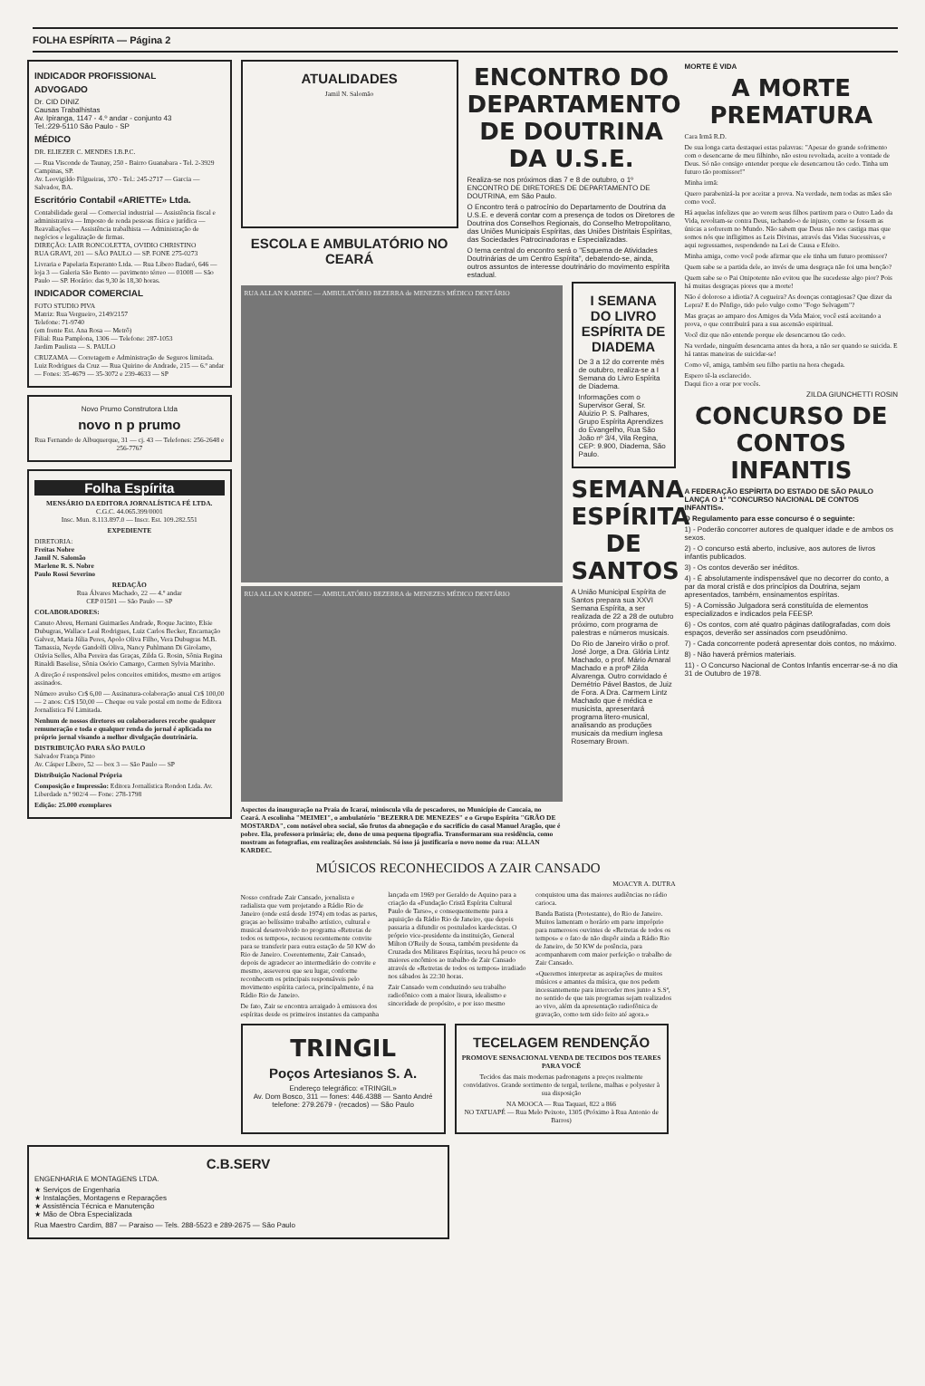FOLHA ESPÍRITA — Página 2
INDICADOR PROFISSIONAL
ADVOGADO
Dr. CID DINIZ
Causas Trabalhistas
Av. Ipiranga, 1147 - 4.º andar - conjunto 43
Tel.:229-5110 São Paulo - SP
MÉDICO
DR. ELIEZER C. MENDES I.B.P.C.
— Rua Visconde de Taunay, 250 - Bairro Guanabara - Tel. 2-3929 Campinas, SP.
Av. Leovigildo Filgueiras, 370 - Tel.: 245-2717 — Garcia — Salvador, BA.
Escritório Contabil «ARIETTE» Ltda.
Contabilidade geral — Comercial industrial — Assistência fiscal e administrativa — Imposto de renda pessoas física e jurídica — Reavaliações — Assistência trabalhista — Administração de negócios e legalização de firmas.
DIREÇÃO: LAIR RONCOLETTA, OVIDIO CHRISTINO
RUA GRAVI, 201 — SÃO PAULO — SP. FONE 275-0273
Livraria e Papelaria Esperanto Ltda. — Rua Libero Badaró, 646 — loja 3 — Galeria São Bento — pavimento térreo — 01008 — São Paulo — SP. Horário: das 9,30 às 18,30 horas.
INDICADOR COMERCIAL
FOTO STUDIO PIVA
Matriz: Rua Vergueiro, 2149/2157
Telefone: 71-9740
(em frente Est. Ana Rosa — Metrô)
Filial: Rua Pamplona, 1306 — Telefone: 287-1053
Jardim Paulista — S. PAULO
CRUZAMA — Corretagem e Administração de Seguros limitada.
Luiz Rodrigues da Cruz — Rua Quirino de Andrade, 215 — 6.º andar — Fones: 35-4679 — 35-3072 e 239-4633 — SP
Novo Prumo Construtora Ltda
novo n p prumo
Rua Fernando de Albuquerque, 31 — cj. 43 — Telefones: 256-2648 e 256-7767
Folha Espírita
MENSÁRIO DA EDITORA JORNALÍSTICA FÉ LTDA.
C.G.C. 44.065.399/0001
Insc. Mun. 8.113.897.0 — Inscr. Est. 109.282.551
EXPEDIENTE
DIRETORIA:
Freitas Nobre
Jamil N. Salomão
Marlene R. S. Nobre
Paulo Rossi Severino
REDAÇÃO
Rua Álvares Machado, 22 — 4.º andar
CEP 01501 — São Paulo — SP
COLABORADORES:
Canuto Abreu, Hernani Guimarães Andrade, Roque Jacinto, Elsie Dubugras, Wallace Leal Rodrigues, Luiz Carlos Becker, Encarnação Galvez, Maria Júlia Peres, Apolo Oliva Filho, Vera Dubugras M.B. Tamassia, Neyde Gandolfi Oliva, Nancy Puhlmann Di Girolamo, Otávia Selles, Alba Pereira das Graças, Zilda G. Rosin, Sônia Regina Rinaldi Baselise, Sônia Osório Camargo, Carmen Sylvia Marinho.
A direção é responsável pelos conceitos emitidos, mesmo em artigos assinados.
Número avulso Cr$ 6,00 — Assinatura-colaboração anual Cr$ 100,00 — 2 anos: Cr$ 150,00 — Cheque ou vale postal em nome de Editora Jornalística Fé Limitada.
Nenhum de nossos diretores ou colaboradores recebe qualquer remuneração e toda e qualquer renda do jornal é aplicada no próprio jornal visando a melhor divulgação doutrinária.
DISTRIBUIÇÃO PARA SÃO PAULO
Salvador França Pinto
Av. Cásper Líbero, 52 — box 3 — São Paulo — SP
Distribuição Nacional Própria
Composição e Impressão: Editora Jornalística Rondon Ltda. Av. Liberdade n.º 902/4 — Fone: 278-1798
Edição: 25.000 exemplares
ATUALIDADES
Jamil N. Salomão
ESCOLA E AMBULATÓRIO NO CEARÁ
ENCONTRO DO DEPARTAMENTO DE DOUTRINA DA U.S.E.
Realiza-se nos próximos dias 7 e 8 de outubro, o 1º ENCONTRO DE DIRETORES DE DEPARTAMENTO DE DOUTRINA, em São Paulo.
O Encontro terá o patrocínio do Departamento de Doutrina da U.S.E. e deverá contar com a presença de todos os Diretores de Doutrina dos Conselhos Regionais, do Conselho Metropolitano, das Uniões Municipais Espíritas, das Uniões Distritais Espíritas, das Sociedades Patrocinadoras e Especializadas.
O tema central do encontro será o "Esquema de Atividades Doutrinárias de um Centro Espírita", debatendo-se, ainda, outros assuntos de interesse doutrinário do movimento espírita estadual.
RUA ALLAN KARDEC — AMBULATÓRIO BEZERRA de MENEZES MÉDICO DENTÁRIO
RUA ALLAN KARDEC — AMBULATÓRIO BEZERRA de MENEZES MÉDICO DENTÁRIO
Aspectos da inauguração na Praia do Icaraí, minúscula vila de pescadores, no Município de Caucaia, no Ceará. A escolinha "MEIMEI", o ambulatório "BEZERRA DE MENEZES" e o Grupo Espírita "GRÃO DE MOSTARDA", com notável obra social, são frutos da abnegação e do sacrifício do casal Manuel Aragão, que é pobre. Ela, professora primária; ele, dono de uma pequena tipografia. Transformaram sua residência, como mostram as fotografias, em realizações assistenciais. Só isso já justificaria o novo nome da rua: ALLAN KARDEC.
I SEMANA DO LIVRO ESPÍRITA DE DIADEMA
De 3 a 12 do corrente mês de outubro, realiza-se a I Semana do Livro Espírita de Diadema.
Informações com o Supervisor Geral, Sr. Aluizio P. S. Palhares, Grupo Espírita Aprendizes do Evangelho, Rua São João nº 3/4, Vila Regina, CEP: 9.900, Diadema, São Paulo.
SEMANA ESPÍRITA DE SANTOS
A União Municipal Espírita de Santos prepara sua XXVI Semana Espírita, a ser realizada de 22 a 28 de outubro próximo, com programa de palestras e números musicais.
Do Rio de Janeiro virão o prof. José Jorge, a Dra. Glória Lintz Machado, o prof. Mário Amaral Machado e a profª Zilda Alvarenga. Outro convidado é Demétrio Pável Bastos, de Juiz de Fora. A Dra. Carmem Lintz Machado que é médica e musicista, apresentará programa litero-musical, analisando as produções musicais da medium inglesa Rosemary Brown.
MÚSICOS RECONHECIDOS A ZAIR CANSADO
MOACYR A. DUTRA
Nosso confrade Zair Cansado, jornalista e radialista que vem projetando a Rádio Rio de Janeiro (onde está desde 1974) em todas as partes, graças ao belíssimo trabalho artístico, cultural e musical desenvolvido no programa «Retretas de todos os tempos», recusou recentemente convite para se transferir para outra estação de 50 KW do Rio de Janeiro. Coerentemente, Zair Cansado, depois de agradecer ao intermediário do convite e mesmo, asseverou que seu lugar, conforme reconhecem os principais responsáveis pelo movimento espírita carioca, principalmente, é na Rádio Rio de Janeiro.
De fato, Zair se encontra arraigado à emissora dos espíritas desde os primeiros instantes da campanha lançada em 1969 por Geraldo de Aquino para a criação da «Fundação Cristã Espírita Cultural Paulo de Tarso», e consequentemente para a aquisição da Rádio Rio de Janeiro, que depois passaria a difundir os postulados kardecistas. O próprio vice-presidente da instituição, General Milton O'Reily de Sousa, também presidente da Cruzada dos Militares Espíritas, teceu há pouco os maiores encômios ao trabalho de Zair Cansado através de «Retretas de todos os tempos» irradiado nos sábados às 22:30 horas.
Zair Cansado vem conduzindo seu trabalho radiofônico com a maior lisura, idealismo e sinceridade de propósito, e por isso mesmo conquistou uma das maiores audiências no rádio carioca.
Banda Batista (Protestante), do Rio de Janeiro. Muitos lamentam o horário em parte impróprio para numerosos ouvintes de «Retretas de todos os tempos» e o fato de não dispôr ainda a Rádio Rio de Janeiro, de 50 KW de potência, para acompanharem com maior perfeição o trabalho de Zair Cansado.
«Queremos interpretar as aspirações de muitos músicos e amantes da música, que nos pedem incessantemente para interceder mos junto a S.Sª, no sentido de que tais programas sejam realizados ao vivo, além da apresentação radiofônica de gravação, como tem sido feito até agora.»
TRINGIL
Poços Artesianos S. A.
Endereço telegráfico: «TRINGIL»
Av. Dom Bosco, 311 — fones: 446.4388 — Santo André
telefone: 279.2679 - (recados) — São Paulo
TECELAGEM RENDENÇÃO
PROMOVE SENSACIONAL VENDA DE TECIDOS DOS TEARES PARA VOCÊ
Tecidos das mais modernas padronagens a preços realmente convidativos. Grande sortimento de tergal, terilene, malhas e polyester à sua disposição
NA MOOCA — Rua Taquari, 822 a 866
NO TATUAPÉ — Rua Melo Peixoto, 1305 (Próximo à Rua Antonio de Barros)
MORTE É VIDA
A MORTE PREMATURA
Cara Irmã R.D.
De sua longa carta destaquei estas palavras: "Apesar do grande sofrimento com o desencarne de meu filhinho, não estou revoltada, aceito a vontade de Deus. Só não consigo entender porque ele desencarnou tão cedo. Tinha um futuro tão promissor!"
Minha irmã:
Quero parabenizá-la por aceitar a prova. Na verdade, nem todas as mães são como você.
Há aquelas infelizes que ao verem seus filhos partirem para o Outro Lado da Vida, revoltam-se contra Deus, tachando-o de injusto, como se fossem as únicas a sofrerem no Mundo. Não sabem que Deus não nos castiga mas que somos nós que infligimos as Leis Divinas, através das Vidas Sucessivas, e aqui regressamos, respondendo na Lei de Causa e Efeito.
Minha amiga, como você pode afirmar que ele tinha um futuro promissor?
Quem sabe se a partida dele, ao invés de uma desgraça não foi uma benção?
Quem sabe se o Pai Onipotente não evitou que lhe sucedesse algo pior? Pois há muitas desgraças piores que a morte!
Não é doloroso a idiotia? A cegueira? As doenças contagiosas? Que dizer da Lepra? E do Pênfigo, tido pelo vulgo como "Fogo Selvagem"?
Mas graças ao amparo dos Amigos da Vida Maior, você está aceitando a prova, o que contribuirá para a sua ascensão espiritual.
Você diz que não entende porque ele desencarnou tão cedo.
Na verdade, ninguém desencarna antes da hora, a não ser quando se suicida. E há tantas maneiras de suicidar-se!
Como vê, amiga, também seu filho partiu na hora chegada.
Espero tê-la esclarecido.
Daqui fico a orar por vocês.
ZILDA GIUNCHETTI ROSIN
CONCURSO DE CONTOS INFANTIS
A FEDERAÇÃO ESPÍRITA DO ESTADO DE SÃO PAULO LANÇA O 1º "CONCURSO NACIONAL DE CONTOS INFANTIS».
O Regulamento para esse concurso é o seguinte:
1) - Poderão concorrer autores de qualquer idade e de ambos os sexos.
2) - O concurso está aberto, inclusive, aos autores de livros infantis publicados.
3) - Os contos deverão ser inéditos.
4) - É absolutamente indispensável que no decorrer do conto, a par da moral cristã e dos princípios da Doutrina, sejam apresentados, também, ensinamentos espíritas.
5) - A Comissão Julgadora será constituída de elementos especializados e indicados pela FEESP.
6) - Os contos, com até quatro páginas datilografadas, com dois espaços, deverão ser assinados com pseudônimo.
7) - Cada concorrente poderá apresentar dois contos, no máximo.
8) - Não haverá prêmios materiais.
11) - O Concurso Nacional de Contos Infantis encerrar-se-á no dia 31 de Outubro de 1978.
C.B.SERV
ENGENHARIA E MONTAGENS LTDA.
★ Serviços de Engenharia
★ Instalações, Montagens e Reparações
★ Assistência Técnica e Manutenção
★ Mão de Obra Especializada
Rua Maestro Cardim, 887 — Paraiso — Tels. 288-5523 e 289-2675 — São Paulo